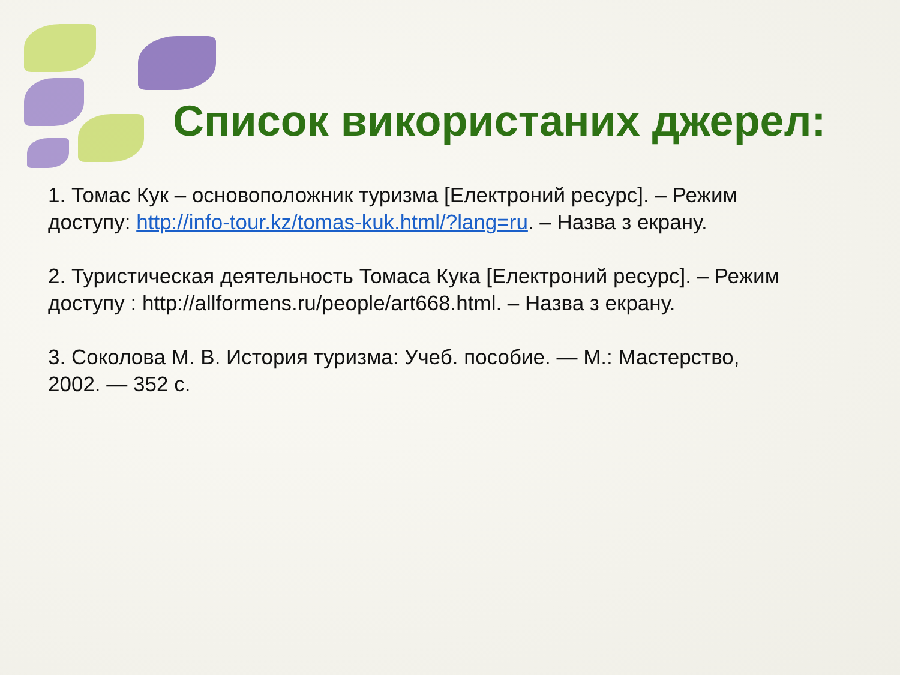Список використаних джерел:
1. Томас Кук – основоположник туризма [Електроний ресурс]. – Режим доступу: http://info-tour.kz/tomas-kuk.html/?lang=ru. – Назва з екрану.
2. Туристическая деятельность Томаса Кука [Електроний ресурс]. – Режим доступу : http://allformens.ru/people/art668.html. – Назва з екрану.
3. Соколова М. В. История туризма: Учеб. пособие. — М.: Мастерство, 2002. — 352 с.